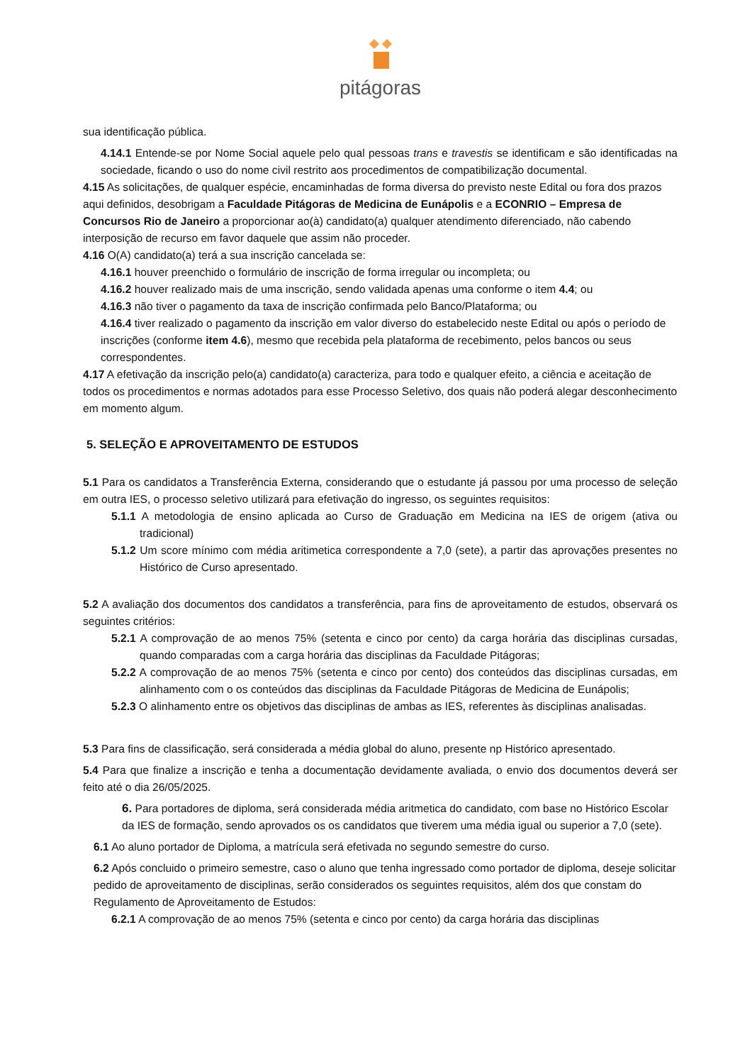pitágoras
sua identificação pública.
4.14.1 Entende-se por Nome Social aquele pelo qual pessoas trans e travestis se identificam e são identificadas na sociedade, ficando o uso do nome civil restrito aos procedimentos de compatibilização documental.
4.15 As solicitações, de qualquer espécie, encaminhadas de forma diversa do previsto neste Edital ou fora dos prazos aqui definidos, desobrigam a Faculdade Pitágoras de Medicina de Eunápolis e a ECONRIO – Empresa de Concursos Rio de Janeiro a proporcionar ao(à) candidato(a) qualquer atendimento diferenciado, não cabendo interposição de recurso em favor daquele que assim não proceder.
4.16 O(A) candidato(a) terá a sua inscrição cancelada se:
4.16.1 houver preenchido o formulário de inscrição de forma irregular ou incompleta; ou
4.16.2 houver realizado mais de uma inscrição, sendo validada apenas uma conforme o item 4.4; ou
4.16.3 não tiver o pagamento da taxa de inscrição confirmada pelo Banco/Plataforma; ou
4.16.4 tiver realizado o pagamento da inscrição em valor diverso do estabelecido neste Edital ou após o período de inscrições (conforme item 4.6), mesmo que recebida pela plataforma de recebimento, pelos bancos ou seus correspondentes.
4.17 A efetivação da inscrição pelo(a) candidato(a) caracteriza, para todo e qualquer efeito, a ciência e aceitação de todos os procedimentos e normas adotados para esse Processo Seletivo, dos quais não poderá alegar desconhecimento em momento algum.
5. SELEÇÃO E APROVEITAMENTO DE ESTUDOS
5.1 Para os candidatos a Transferência Externa, considerando que o estudante já passou por uma processo de seleção em outra IES, o processo seletivo utilizará para efetivação do ingresso, os seguintes requisitos:
5.1.1 A metodologia de ensino aplicada ao Curso de Graduação em Medicina na IES de origem (ativa ou tradicional)
5.1.2 Um score mínimo com média aritimetica correspondente a 7,0 (sete), a partir das aprovações presentes no Histórico de Curso apresentado.
5.2 A avaliação dos documentos dos candidatos a transferência, para fins de aproveitamento de estudos, observará os seguintes critérios:
5.2.1 A comprovação de ao menos 75% (setenta e cinco por cento) da carga horária das disciplinas cursadas, quando comparadas com a carga horária das disciplinas da Faculdade Pitágoras;
5.2.2 A comprovação de ao menos 75% (setenta e cinco por cento) dos conteúdos das disciplinas cursadas, em alinhamento com o os conteúdos das disciplinas da Faculdade Pitágoras de Medicina de Eunápolis;
5.2.3 O alinhamento entre os objetivos das disciplinas de ambas as IES, referentes às disciplinas analisadas.
5.3 Para fins de classificação, será considerada a média global do aluno, presente np Histórico apresentado.
5.4 Para que finalize a inscrição e tenha a documentação devidamente avaliada, o envio dos documentos deverá ser feito até o dia 26/05/2025.
6. Para portadores de diploma, será considerada média aritmetica do candidato, com base no Histórico Escolar da IES de formação, sendo aprovados os os candidatos que tiverem uma média igual ou superior a 7,0 (sete).
6.1 Ao aluno portador de Diploma, a matrícula será efetivada no segundo semestre do curso.
6.2 Após concluido o primeiro semestre, caso o aluno que tenha ingressado como portador de diploma, deseje solicitar pedido de aproveitamento de disciplinas, serão considerados os seguintes requisitos, além dos que constam do Regulamento de Aproveitamento de Estudos:
6.2.1 A comprovação de ao menos 75% (setenta e cinco por cento) da carga horária das disciplinas